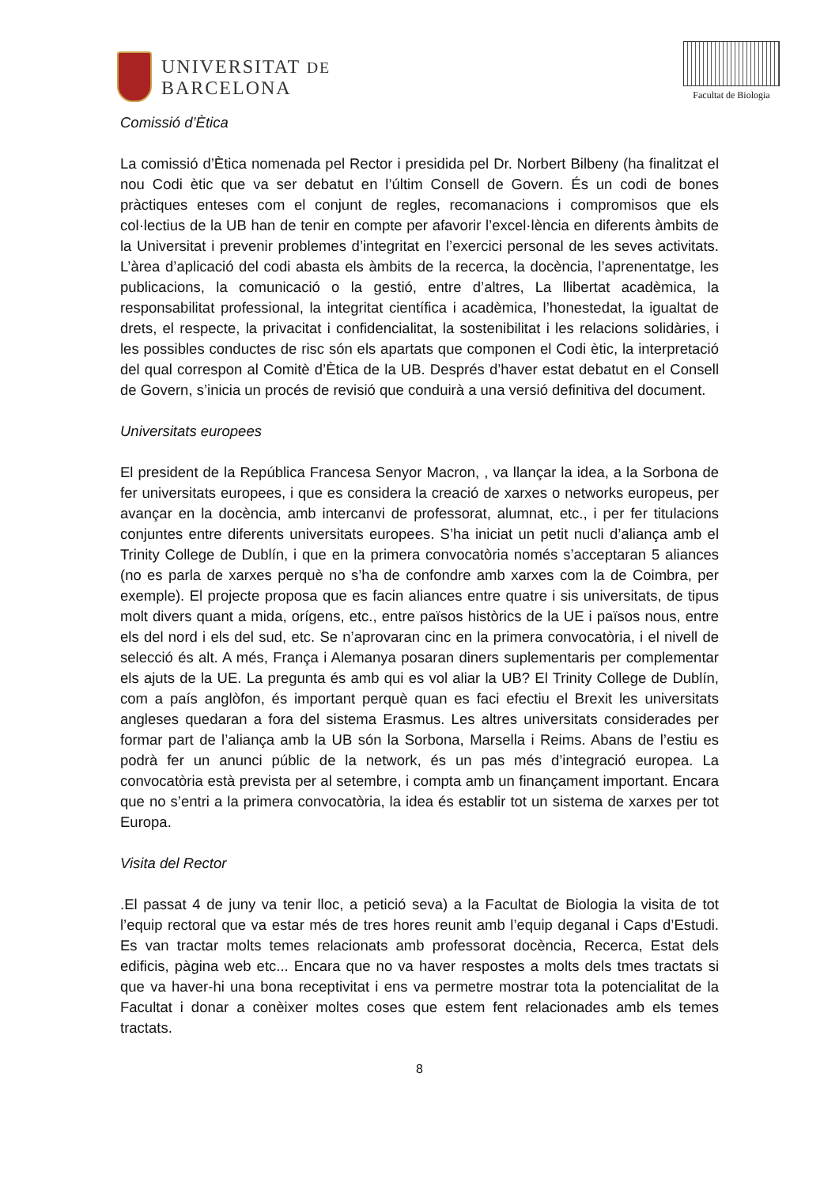UNIVERSITAT DE
BARCELONA
Facultat de Biologia
Comissió d’Ètica
La comissió d’Ètica nomenada pel Rector i presidida pel Dr. Norbert Bilbeny (ha finalitzat el nou Codi ètic que va ser debatut en l’últim Consell de Govern. És un codi de bones pràctiques enteses com el conjunt de regles, recomanacions i compromisos que els col·lectius de la UB han de tenir en compte per afavorir l’excel·lència en diferents àmbits de la Universitat i prevenir problemes d’integritat en l’exercici personal de les seves activitats. L’àrea d’aplicació del codi abasta els àmbits de la recerca, la docència, l’aprenentatge, les publicacions, la comunicació o la gestió, entre d’altres, La llibertat acadèmica, la responsabilitat professional, la integritat científica i acadèmica, l’honestedat, la igualtat de drets, el respecte, la privacitat i confidencialitat, la sostenibilitat i les relacions solidàries, i les possibles conductes de risc són els apartats que componen el Codi ètic, la interpretació del qual correspon al Comitè d’Ètica de la UB. Després d’haver estat debatut en el Consell de Govern, s’inicia un procés de revisió que conduirà a una versió definitiva del document.
Universitats europees
El president de la República Francesa Senyor Macron, , va llançar la idea, a la Sorbona de fer universitats europees, i que es considera la creació de xarxes o networks europeus, per avançar en la docència, amb intercanvi de professorat, alumnat, etc., i per fer titulacions conjuntes entre diferents universitats europees. S’ha iniciat un petit nucli d’aliança amb el Trinity College de Dublín, i que en la primera convocatòria només s’acceptaran 5 aliances (no es parla de xarxes perquè no s’ha de confondre amb xarxes com la de Coimbra, per exemple). El projecte proposa que es facin aliances entre quatre i sis universitats, de tipus molt divers quant a mida, orígens, etc., entre països històrics de la UE i països nous, entre els del nord i els del sud, etc. Se n’aprovaran cinc en la primera convocatòria, i el nivell de selecció és alt. A més, França i Alemanya posaran diners suplementaris per complementar els ajuts de la UE. La pregunta és amb qui es vol aliar la UB? El Trinity College de Dublín, com a país anglòfon, és important perquè quan es faci efectiu el Brexit les universitats angleses quedaran a fora del sistema Erasmus. Les altres universitats considerades per formar part de l’aliança amb la UB són la Sorbona, Marsella i Reims. Abans de l’estiu es podrà fer un anunci públic de la network, és un pas més d’integració europea. La convocatòria està prevista per al setembre, i compta amb un finançament important. Encara que no s’entri a la primera convocatòria, la idea és establir tot un sistema de xarxes per tot Europa.
Visita del Rector
.El passat 4 de juny va tenir lloc, a petició seva) a la Facultat de Biologia la visita de tot l’equip rectoral que va estar més de tres hores reunit amb l’equip deganal i Caps d’Estudi. Es van tractar molts temes relacionats amb professorat docència, Recerca, Estat dels edificis, pàgina web etc... Encara que no va haver respostes a molts dels tmes tractats si que va haver-hi una bona receptivitat i ens va permetre mostrar tota la potencialitat de la Facultat i donar a conèixer moltes coses que estem fent relacionades amb els temes tractats.
8